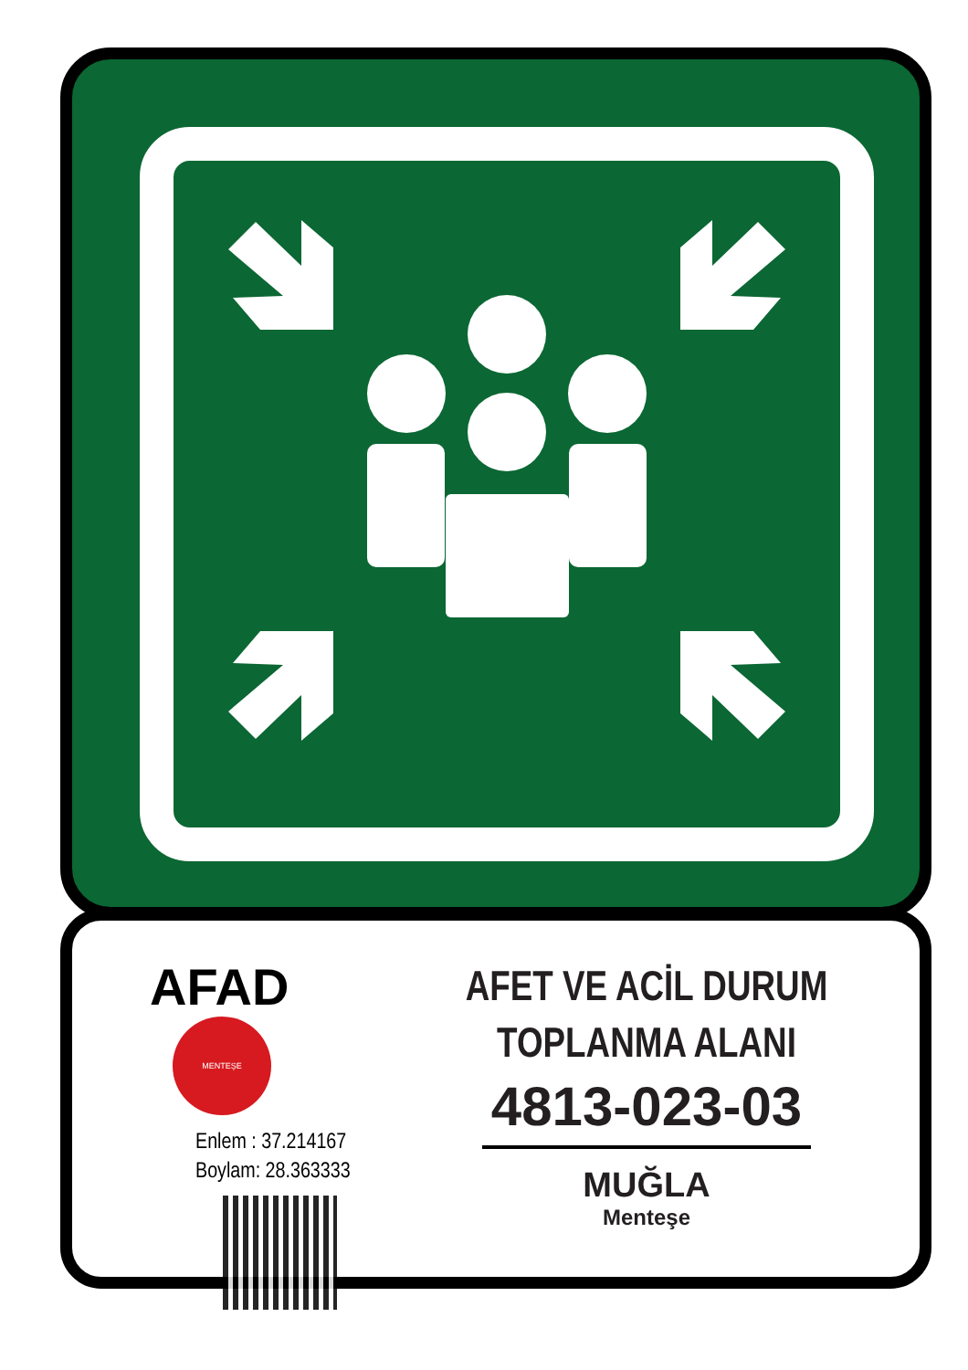AFAD MENTEŞE
Enlem : 37.214167
Boylam: 28.363333
AFET VE ACİL DURUM
TOPLANMA ALANI
4813-023-03
MUĞLA
Menteşe